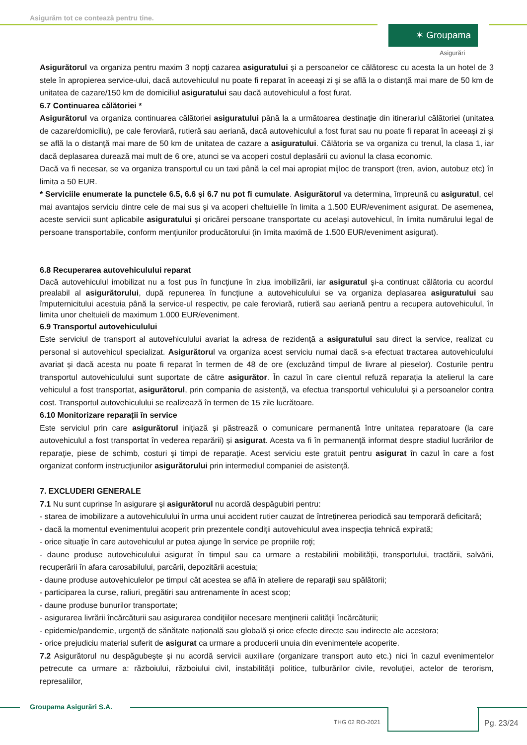Asigurăm tot ce contează pentru tine.
✶ Groupama
Asigurări
Asigurătorul va organiza pentru maxim 3 nopţi cazarea asiguratului şi a persoanelor ce călătoresc cu acesta la un hotel de 3 stele în apropierea service-ului, dacă autovehiculul nu poate fi reparat în aceeaşi zi şi se află la o distanţă mai mare de 50 km de unitatea de cazare/150 km de domiciliul asiguratului sau dacă autovehiculul a fost furat.
6.7 Continuarea călătoriei *
Asigurătorul va organiza continuarea călătoriei asiguratului până la a următoarea destinaţie din itinerariul călătoriei (unitatea de cazare/domiciliu), pe cale feroviară, rutieră sau aeriană, dacă autovehiculul a fost furat sau nu poate fi reparat în aceeaşi zi şi se află la o distanţă mai mare de 50 km de unitatea de cazare a asiguratului. Călătoria se va organiza cu trenul, la clasa 1, iar dacă deplasarea durează mai mult de 6 ore, atunci se va acoperi costul deplasării cu avionul la clasa economic.
Dacă va fi necesar, se va organiza transportul cu un taxi până la cel mai apropiat mijloc de transport (tren, avion, autobuz etc) în limita a 50 EUR.
* Serviciile enumerate la punctele 6.5, 6.6 şi 6.7 nu pot fi cumulate. Asigurătorul va determina, împreună cu asiguratul, cel mai avantajos serviciu dintre cele de mai sus şi va acoperi cheltuielile în limita a 1.500 EUR/eveniment asigurat. De asemenea, aceste servicii sunt aplicabile asiguratului şi oricărei persoane transportate cu acelaşi autovehicul, în limita numărului legal de persoane transportabile, conform menţiunilor producătorului (in limita maximă de 1.500 EUR/eveniment asigurat).
6.8 Recuperarea autovehiculului reparat
Dacă autovehiculul imobilizat nu a fost pus în funcţiune în ziua imobilizării, iar asiguratul şi-a continuat călătoria cu acordul prealabil al asigurătorului, după repunerea în funcţiune a autovehiculului se va organiza deplasarea asiguratului sau împuternicitului acestuia până la service-ul respectiv, pe cale feroviară, rutieră sau aeriană pentru a recupera autovehiculul, în limita unor cheltuieli de maximum 1.000 EUR/eveniment.
6.9 Transportul autovehiculului
Este serviciul de transport al autovehiculului avariat la adresa de rezidență a asiguratului sau direct la service, realizat cu personal si autovehicul specializat. Asigurătorul va organiza acest serviciu numai dacă s-a efectuat tractarea autovehiculului avariat și dacă acesta nu poate fi reparat în termen de 48 de ore (excluzând timpul de livrare al pieselor). Costurile pentru transportul autovehiculului sunt suportate de către asigurător. În cazul în care clientul refuză reparația la atelierul la care vehiculul a fost transportat, asigurătorul, prin compania de asistență, va efectua transportul vehiculului și a persoanelor contra cost. Transportul autovehiculului se realizează în termen de 15 zile lucrătoare.
6.10 Monitorizare reparații în service
Este serviciul prin care asigurătorul iniţiază şi păstrează o comunicare permanentă între unitatea reparatoare (la care autovehiculul a fost transportat în vederea reparării) și asigurat. Acesta va fi în permanenţă informat despre stadiul lucrărilor de reparaţie, piese de schimb, costuri şi timpi de reparaţie. Acest serviciu este gratuit pentru asigurat în cazul în care a fost organizat conform instrucţiunilor asigurătorului prin intermediul companiei de asistenţă.
7. EXCLUDERI GENERALE
7.1 Nu sunt cuprinse în asigurare şi asigurătorul nu acordă despăgubiri pentru:
- starea de imobilizare a autovehiculului în urma unui accident rutier cauzat de întreținerea periodică sau temporară deficitară;
- dacă la momentul evenimentului acoperit prin prezentele condiţii autovehiculul avea inspecţia tehnică expirată;
- orice situaţie în care autovehiculul ar putea ajunge în service pe propriile roţi;
- daune produse autovehiculului asigurat în timpul sau ca urmare a restabilirii mobilităţii, transportului, tractării, salvării, recuperării în afara carosabilului, parcării, depozitării acestuia;
- daune produse autovehiculelor pe timpul cât acestea se află în ateliere de reparaţii sau spălătorii;
- participarea la curse, raliuri, pregătiri sau antrenamente în acest scop;
- daune produse bunurilor transportate;
- asigurarea livrării încărcăturii sau asigurarea condiţiilor necesare menţinerii calităţii încărcăturii;
- epidemie/pandemie, urgență de sănătate națională sau globală și orice efecte directe sau indirecte ale acestora;
- orice prejudiciu material suferit de asigurat ca urmare a producerii unuia din evenimentele acoperite.
7.2 Asigurătorul nu despăgubeşte şi nu acordă servicii auxiliare (organizare transport auto etc.) nici în cazul evenimentelor petrecute ca urmare a: războiului, războiului civil, instabilităţii politice, tulburărilor civile, revoluţiei, actelor de terorism, represaliilor,
Groupama Asigurări S.A.
THG 02 RO-2021 Pg. 23/24